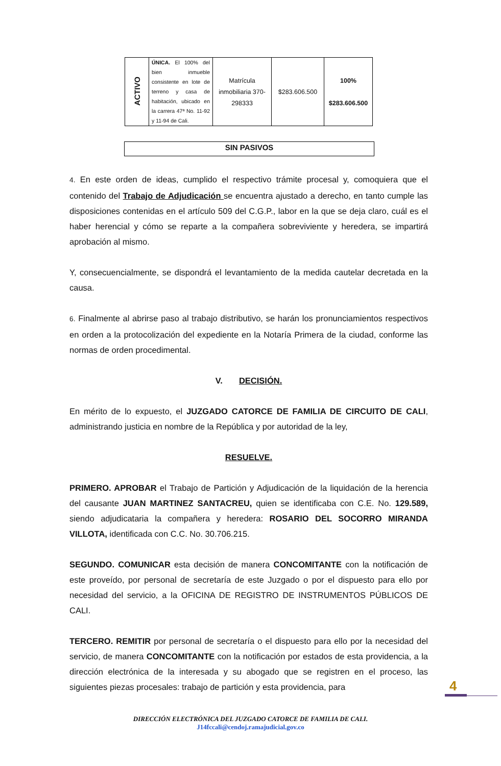| ACTIVO | ÚNICA. El 100% del bien inmueble consistente en lote de terreno y casa de habitación, ubicado en la carrera 47ª No. 11-92 y 11-94 de Cali. | Matrícula inmobiliaria 370-298333 | $283.606.500 | 100% $283.606.500 |
SIN PASIVOS
4. En este orden de ideas, cumplido el respectivo trámite procesal y, comoquiera que el contenido del Trabajo de Adjudicación se encuentra ajustado a derecho, en tanto cumple las disposiciones contenidas en el artículo 509 del C.G.P., labor en la que se deja claro, cuál es el haber herencial y cómo se reparte a la compañera sobreviviente y heredera, se impartirá aprobación al mismo.
Y, consecuencialmente, se dispondrá el levantamiento de la medida cautelar decretada en la causa.
6. Finalmente al abrirse paso al trabajo distributivo, se harán los pronunciamientos respectivos en orden a la protocolización del expediente en la Notaría Primera de la ciudad, conforme las normas de orden procedimental.
V. DECISIÓN.
En mérito de lo expuesto, el JUZGADO CATORCE DE FAMILIA DE CIRCUITO DE CALI, administrando justicia en nombre de la República y por autoridad de la ley,
RESUELVE.
PRIMERO. APROBAR el Trabajo de Partición y Adjudicación de la liquidación de la herencia del causante JUAN MARTINEZ SANTACREU, quien se identificaba con C.E. No. 129.589, siendo adjudicataria la compañera y heredera: ROSARIO DEL SOCORRO MIRANDA VILLOTA, identificada con C.C. No. 30.706.215.
SEGUNDO. COMUNICAR esta decisión de manera CONCOMITANTE con la notificación de este proveído, por personal de secretaría de este Juzgado o por el dispuesto para ello por necesidad del servicio, a la OFICINA DE REGISTRO DE INSTRUMENTOS PÚBLICOS DE CALI.
TERCERO. REMITIR por personal de secretaría o el dispuesto para ello por la necesidad del servicio, de manera CONCOMITANTE con la notificación por estados de esta providencia, a la dirección electrónica de la interesada y su abogado que se registren en el proceso, las siguientes piezas procesales: trabajo de partición y esta providencia, para
4
DIRECCIÓN ELECTRÓNICA DEL JUZGADO CATORCE DE FAMILIA DE CALI.
J14fccali@cendoj.ramajudicial.gov.co